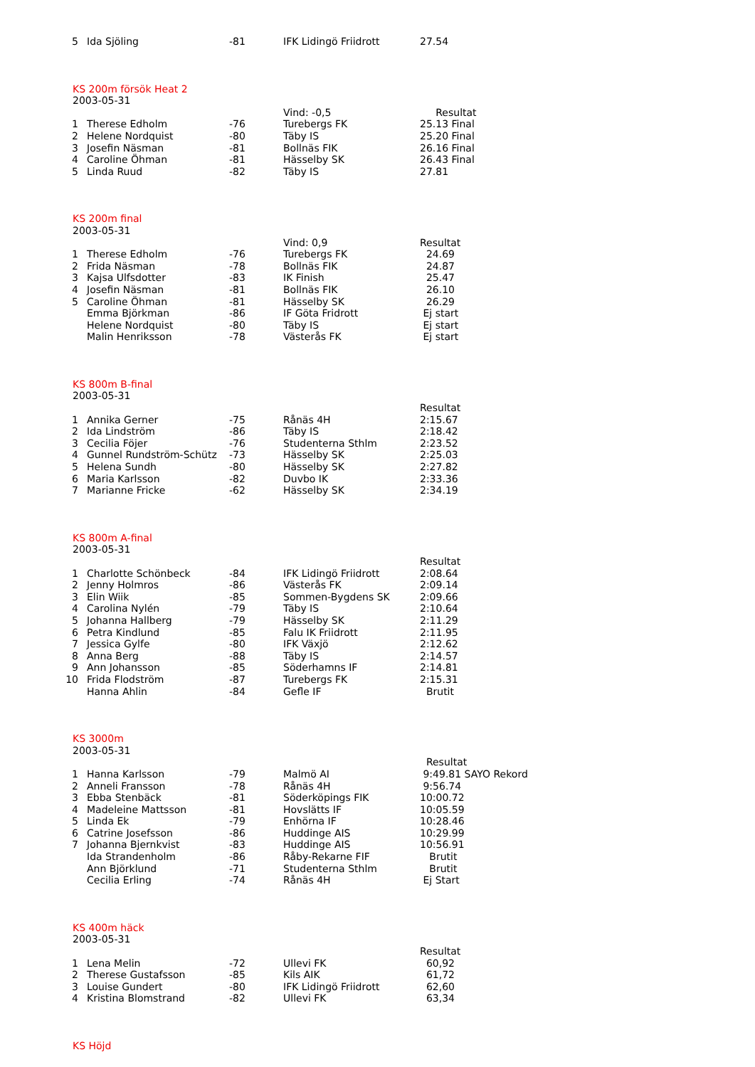| 5 | Ida Sjöling | -81 | IFK Lidingö Friidrott | 27.54 |
| KS 200m försök Heat 2 | | | | |
| 2003-05-31 | | | | |
| | | | Vind: -0,5 | Resultat |
| 1 | Therese Edholm | -76 | Turebergs FK | 25.13 Final |
| 2 | Helene Nordquist | -80 | Täby IS | 25.20 Final |
| 3 | Josefin Näsman | -81 | Bollnäs FIK | 26.16 Final |
| 4 | Caroline Öhman | -81 | Hässelby SK | 26.43 Final |
| 5 | Linda Ruud | -82 | Täby IS | 27.81 |
| KS 200m final | | | | |
| 2003-05-31 | | | | |
| | | | Vind: 0,9 | Resultat |
| 1 | Therese Edholm | -76 | Turebergs FK | 24.69 |
| 2 | Frida Näsman | -78 | Bollnäs FIK | 24.87 |
| 3 | Kajsa Ulfsdotter | -83 | IK Finish | 25.47 |
| 4 | Josefin Näsman | -81 | Bollnäs FIK | 26.10 |
| 5 | Caroline Öhman | -81 | Hässelby SK | 26.29 |
| | Emma Björkman | -86 | IF Göta Fridrott | Ej start |
| | Helene Nordquist | -80 | Täby IS | Ej start |
| | Malin Henriksson | -78 | Västerås FK | Ej start |
| KS 800m B-final | | | | |
| 2003-05-31 | | | | |
| | | | | Resultat |
| 1 | Annika Gerner | -75 | Rånäs 4H | 2:15.67 |
| 2 | Ida Lindström | -86 | Täby IS | 2:18.42 |
| 3 | Cecilia Föjer | -76 | Studenterna Sthlm | 2:23.52 |
| 4 | Gunnel Rundström-Schütz | -73 | Hässelby SK | 2:25.03 |
| 5 | Helena Sundh | -80 | Hässelby SK | 2:27.82 |
| 6 | Maria Karlsson | -82 | Duvbo IK | 2:33.36 |
| 7 | Marianne Fricke | -62 | Hässelby SK | 2:34.19 |
| KS 800m A-final | | | | |
| 2003-05-31 | | | | |
| | | | | Resultat |
| 1 | Charlotte Schönbeck | -84 | IFK Lidingö Friidrott | 2:08.64 |
| 2 | Jenny Holmros | -86 | Västerås FK | 2:09.14 |
| 3 | Elin Wiik | -85 | Sommen-Bygdens SK | 2:09.66 |
| 4 | Carolina Nylén | -79 | Täby IS | 2:10.64 |
| 5 | Johanna Hallberg | -79 | Hässelby SK | 2:11.29 |
| 6 | Petra Kindlund | -85 | Falu IK Friidrott | 2:11.95 |
| 7 | Jessica Gylfe | -80 | IFK Växjö | 2:12.62 |
| 8 | Anna Berg | -88 | Täby IS | 2:14.57 |
| 9 | Ann Johansson | -85 | Söderhamns IF | 2:14.81 |
| 10 | Frida Flodström | -87 | Turebergs FK | 2:15.31 |
| | Hanna Ahlin | -84 | Gefle IF | Brutit |
| KS 3000m | | | | |
| 2003-05-31 | | | | |
| | | | | Resultat |
| 1 | Hanna Karlsson | -79 | Malmö AI | 9:49.81 SAYO Rekord |
| 2 | Anneli Fransson | -78 | Rånäs 4H | 9:56.74 |
| 3 | Ebba Stenbäck | -81 | Söderköpings FIK | 10:00.72 |
| 4 | Madeleine Mattsson | -81 | Hovslätts IF | 10:05.59 |
| 5 | Linda Ek | -79 | Enhörna IF | 10:28.46 |
| 6 | Catrine Josefsson | -86 | Huddinge AIS | 10:29.99 |
| 7 | Johanna Bjernkvist | -83 | Huddinge AIS | 10:56.91 |
| | Ida Strandenholm | -86 | Råby-Rekarne FIF | Brutit |
| | Ann Björklund | -71 | Studenterna Sthlm | Brutit |
| | Cecilia Erling | -74 | Rånäs 4H | Ej Start |
| KS 400m häck | | | | |
| 2003-05-31 | | | | |
| | | | | Resultat |
| 1 | Lena Melin | -72 | Ullevi FK | 60,92 |
| 2 | Therese Gustafsson | -85 | Kils AIK | 61,72 |
| 3 | Louise Gundert | -80 | IFK Lidingö Friidrott | 62,60 |
| 4 | Kristina Blomstrand | -82 | Ullevi FK | 63,34 |
| KS Höjd | | | | |